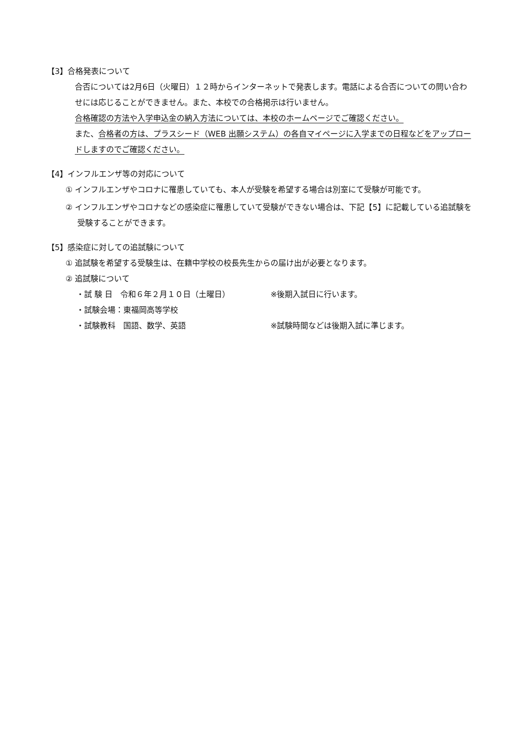【3】合格発表について
合否については2月6日（火曜日）１２時からインターネットで発表します。電話による合否についての問い合わせには応じることができません。また、本校での合格掲示は行いません。
合格確認の方法や入学申込金の納入方法については、本校のホームページでご確認ください。
また、合格者の方は、プラスシード（WEB 出願システム）の各自マイページに入学までの日程などをアップロードしますのでご確認ください。
【4】インフルエンザ等の対応について
① インフルエンザやコロナに罹患していても、本人が受験を希望する場合は別室にて受験が可能です。
② インフルエンザやコロナなどの感染症に罹患していて受験ができない場合は、下記【5】に記載している追試験を受験することができます。
【5】感染症に対しての追試験について
① 追試験を希望する受験生は、在籍中学校の校長先生からの届け出が必要となります。
② 追試験について
・試 験 日　令和６年２月１０日（土曜日） ※後期入試日に行います。
・試験会場：東福岡高等学校
・試験教科　国語、数学、英語 ※試験時間などは後期入試に準じます。